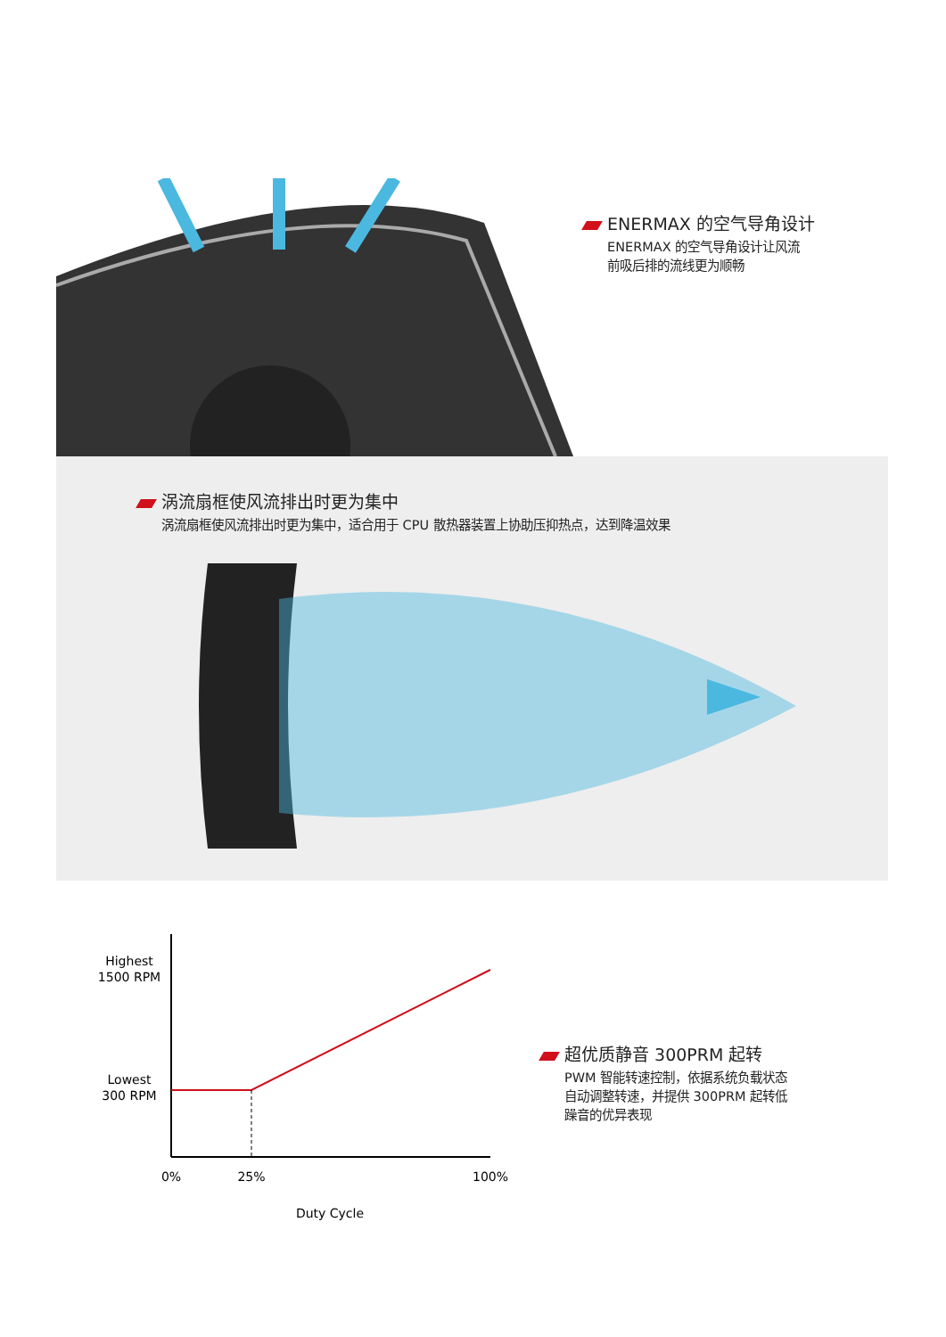ENERMAX 的空气导角设计
ENERMAX 的空气导角设计让风流
前吸后排的流线更为顺畅
涡流扇框使风流排出时更为集中
涡流扇框使风流排出时更为集中，适合用于 CPU 散热器装置上协助压抑热点，达到降温效果
Highest
1500 RPM
Lowest
300 RPM
0%
25%
100%
Duty Cycle
超优质静音 300PRM 起转
PWM 智能转速控制，依据系统负载状态
自动调整转速，并提供 300PRM 起转低
躁音的优异表现